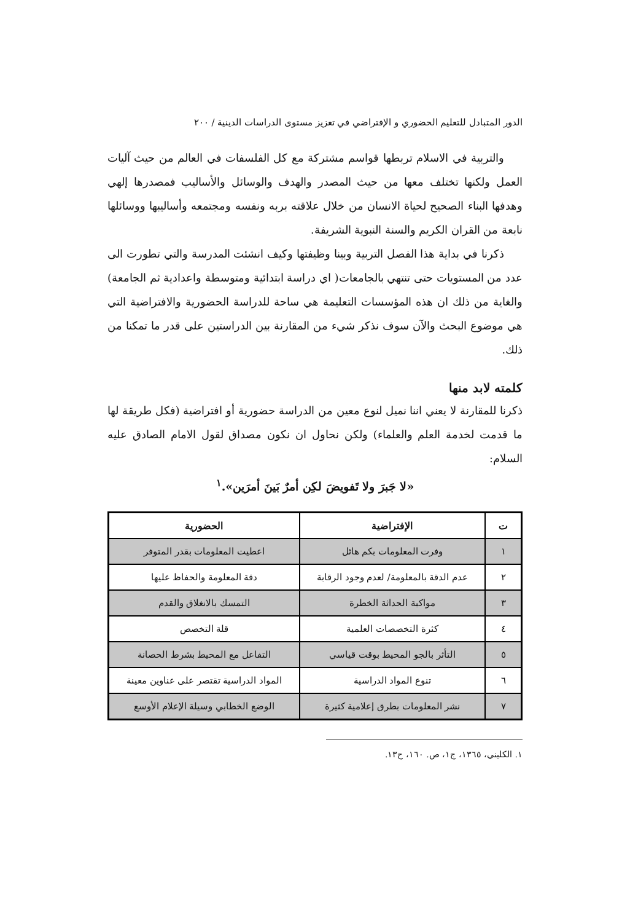الدور المتبادل للتعليم الحضوري و الإفتراضي في تعزيز مستوى الدراسات الدينية / ٢٠٠
والتربية في الاسلام تربطها قواسم مشتركة مع كل الفلسفات في العالم من حيث آليات العمل ولكنها تختلف معها من حيث المصدر والهدف والوسائل والأساليب فمصدرها إلهي وهدفها البناء الصحيح لحياة الانسان من خلال علاقته بربه ونفسه ومجتمعه وأساليبها ووسائلها نابعة من القران الكريم والسنة النبوية الشريفة.
ذكرنا في بداية هذا الفصل التربية وبينا وظيفتها وكيف انشئت المدرسة والتي تطورت الى عدد من المستويات حتى تنتهي بالجامعات( اي دراسة ابتدائية ومتوسطة واعدادية ثم الجامعة) والغاية من ذلك ان هذه المؤسسات التعليمة هي ساحة للدراسة الحضورية والافتراضية التي هي موضوع البحث والآن سوف نذكر شيء من المقارنة بين الدراستين على قدر ما تمكنا من ذلك.
كلمته لابد منها
ذكرنا للمقارنة لا يعني اننا نميل لنوع معين من الدراسة حضورية أو افتراضية (فكل طريقة لها ما قدمت لخدمة العلم والعلماء) ولكن نحاول ان نكون مصداق لقول الامام الصادق عليه السلام:
«لا جَبرَ ولا تَفويضَ لكِن أمرٌ بَينَ أمرَين».<sup>١</sup>
| ت | الإفتراضية | الحضورية |
| --- | --- | --- |
| ١ | وفرت المعلومات بكم هائل | اعطيت المعلومات بقدر المتوفر |
| ٢ | عدم الدقة بالمعلومة/ لعدم وجود الرقابة | دقة المعلومة والحفاظ عليها |
| ٣ | مواكبة الحداثة الخطرة | التمسك بالانغلاق والقدم |
| ٤ | كثرة التخصصات العلمية | قلة التخصص |
| ٥ | التأثر بالجو المحيط بوقت قياسي | التفاعل مع المحيط بشرط الحصانة |
| ٦ | تنوع المواد الدراسية | المواد الدراسية تقتصر على عناوين معينة |
| ٧ | نشر المعلومات بطرق إعلامية كثيرة | الوضع الخطابي وسيلة الإعلام الأوسع |
١. الكليني، ١٣٦٥، ج١، ص. ١٦٠، ح١٣.